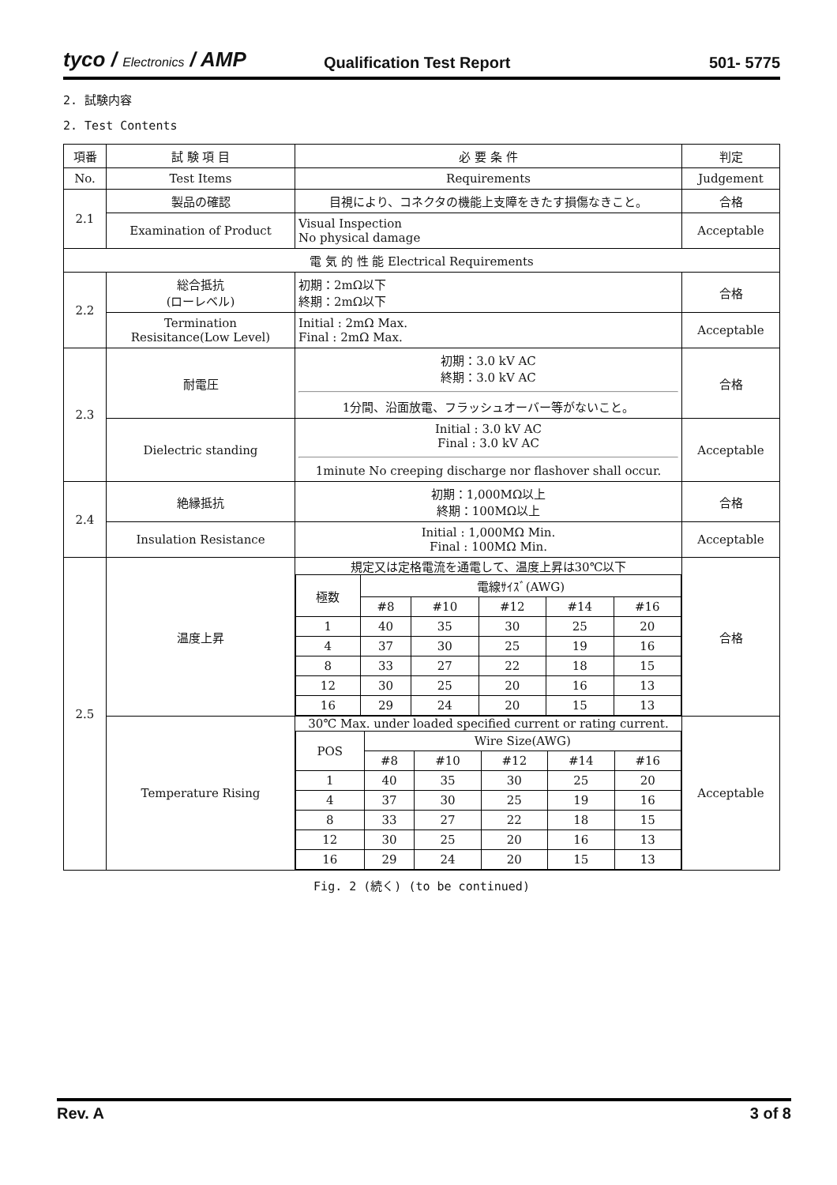tyco / Electronics / AMP
Qualification Test Report
501- 5775
2. 試験内容
2. Test Contents
| 項番 | 試 験 項 目 | 必 要 条 件 | 判定 |
| --- | --- | --- | --- |
| No. | Test Items | Requirements | Judgement |
| 2.1 | 製品の確認 | 目視により、コネクタの機能上支障をきたす損傷なきこと。 | 合格 |
| | Examination of Product | Visual Inspection No physical damage | Acceptable |
| 電 気 的 性 能 Electrical Requirements | | | |
| 2.2 | 総合抵抗 (ローレベル) | 初期：2mΩ以下 終期：2mΩ以下 | 合格 |
| | Termination Resisitance(Low Level) | Initial : 2mΩ Max. Final : 2mΩ Max. | Acceptable |
| 2.3 | 耐電圧 | 初期：3.0 kV AC 終期：3.0 kV AC 1分間、沿面放電、フラッシュオーバー等がないこと。 | 合格 |
| | Dielectric standing | Initial : 3.0 kV AC Final : 3.0 kV AC 1minute No creeping discharge nor flashover shall occur. | Acceptable |
| 2.4 | 絶縁抵抗 | 初期：1,000MΩ以上 終期：100MΩ以上 | 合格 |
| | Insulation Resistance | Initial : 1,000MΩ Min. Final : 100MΩ Min. | Acceptable |
| 2.5 | 温度上昇 | 規定又は定格電流を通電して、温度上昇は30℃以下 / 極数 / 電線ｻｲｽﾞ(AWG) / / / / / / / #8 / #10 / #12 / #14 / #16 / / 1 / 40 / 35 / 30 / 25 / 20 / / 4 / 37 / 30 / 25 / 19 / 16 / / 8 / 33 / 27 / 22 / 18 / 15 / / 12 / 30 / 25 / 20 / 16 / 13 / / 16 / 29 / 24 / 20 / 15 / 13 / | 合格 |
| | Temperature Rising | 30℃ Max. under loaded specified current or rating current. / POS / Wire Size(AWG) / / / / / / / #8 / #10 / #12 / #14 / #16 / / 1 / 40 / 35 / 30 / 25 / 20 / / 4 / 37 / 30 / 25 / 19 / 16 / / 8 / 33 / 27 / 22 / 18 / 15 / / 12 / 30 / 25 / 20 / 16 / 13 / / 16 / 29 / 24 / 20 / 15 / 13 / | Acceptable |
Fig. 2 (続く) (to be continued)
Rev. A 3 of 8